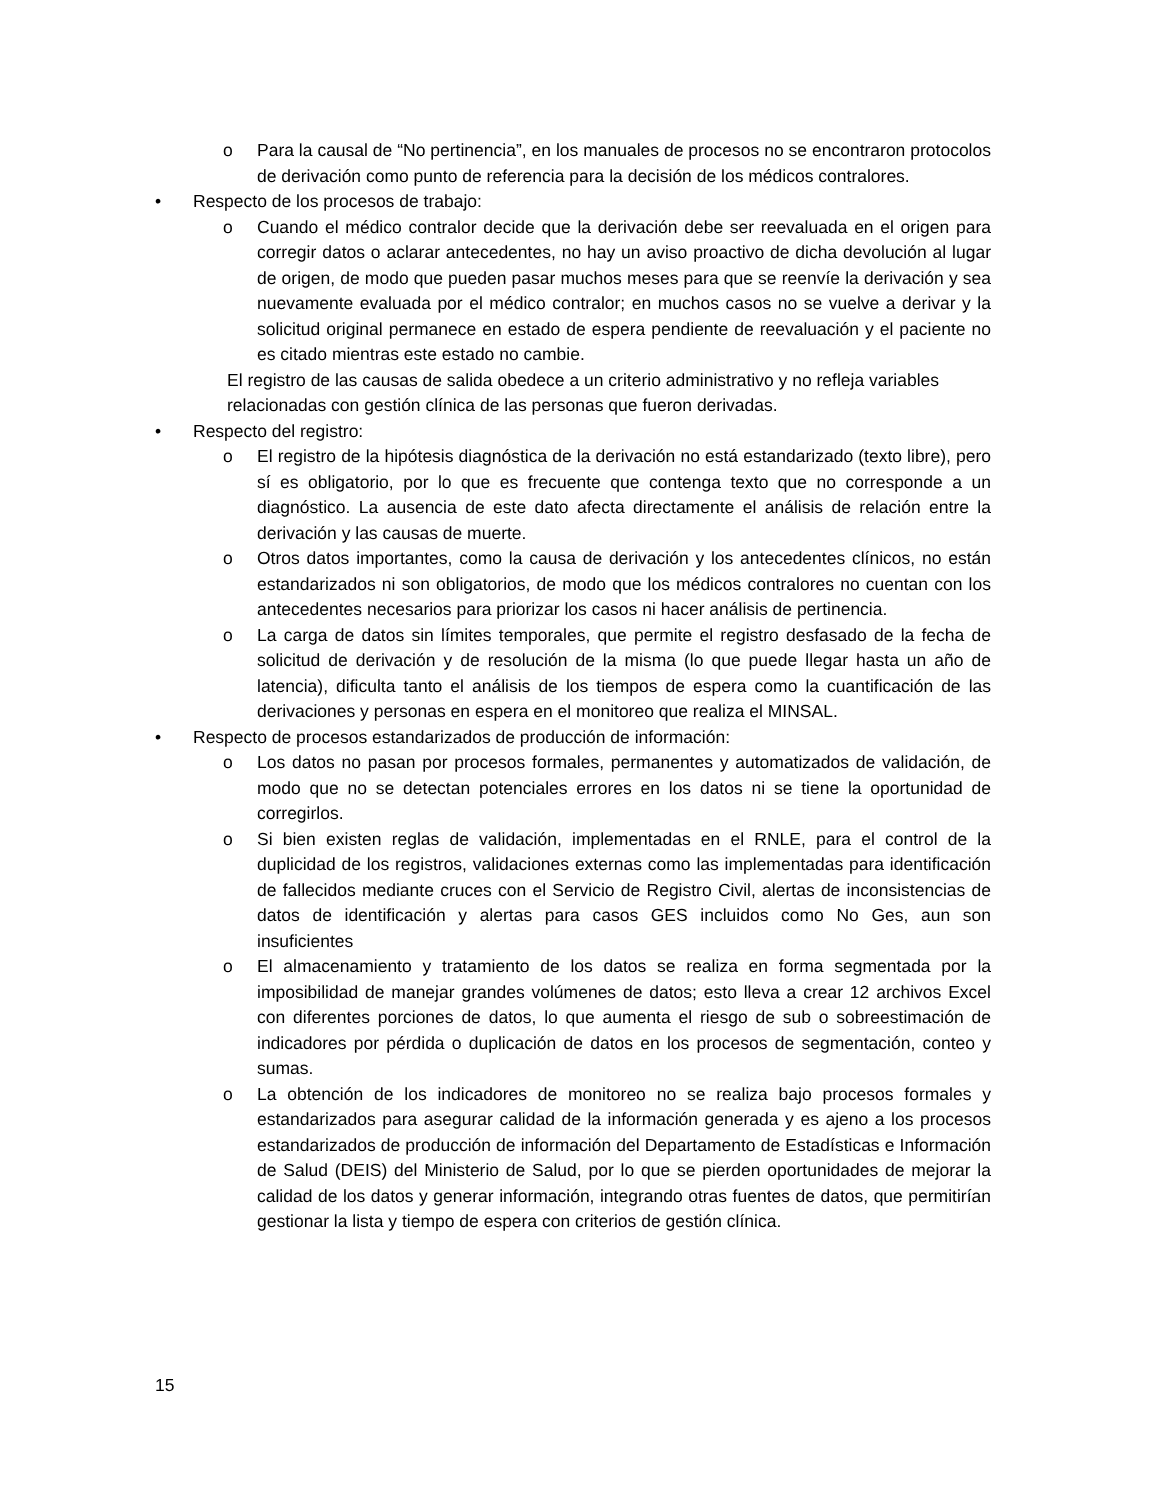o Para la causal de “No pertinencia”, en los manuales de procesos no se encontraron protocolos de derivación como punto de referencia para la decisión de los médicos contralores.
• Respecto de los procesos de trabajo:
o Cuando el médico contralor decide que la derivación debe ser reevaluada en el origen para corregir datos o aclarar antecedentes, no hay un aviso proactivo de dicha devolución al lugar de origen, de modo que pueden pasar muchos meses para que se reenvíe la derivación y sea nuevamente evaluada por el médico contralor; en muchos casos no se vuelve a derivar y la solicitud original permanece en estado de espera pendiente de reevaluación y el paciente no es citado mientras este estado no cambie.
El registro de las causas de salida obedece a un criterio administrativo y no refleja variables relacionadas con gestión clínica de las personas que fueron derivadas.
• Respecto del registro:
o El registro de la hipótesis diagnóstica de la derivación no está estandarizado (texto libre), pero sí es obligatorio, por lo que es frecuente que contenga texto que no corresponde a un diagnóstico. La ausencia de este dato afecta directamente el análisis de relación entre la derivación y las causas de muerte.
o Otros datos importantes, como la causa de derivación y los antecedentes clínicos, no están estandarizados ni son obligatorios, de modo que los médicos contralores no cuentan con los antecedentes necesarios para priorizar los casos ni hacer análisis de pertinencia.
o La carga de datos sin límites temporales, que permite el registro desfasado de la fecha de solicitud de derivación y de resolución de la misma (lo que puede llegar hasta un año de latencia), dificulta tanto el análisis de los tiempos de espera como la cuantificación de las derivaciones y personas en espera en el monitoreo que realiza el MINSAL.
• Respecto de procesos estandarizados de producción de información:
o Los datos no pasan por procesos formales, permanentes y automatizados de validación, de modo que no se detectan potenciales errores en los datos ni se tiene la oportunidad de corregirlos.
o Si bien existen reglas de validación, implementadas en el RNLE, para el control de la duplicidad de los registros, validaciones externas como las implementadas para identificación de fallecidos mediante cruces con el Servicio de Registro Civil, alertas de inconsistencias de datos de identificación y alertas para casos GES incluidos como No Ges, aun son insuficientes
o El almacenamiento y tratamiento de los datos se realiza en forma segmentada por la imposibilidad de manejar grandes volúmenes de datos; esto lleva a crear 12 archivos Excel con diferentes porciones de datos, lo que aumenta el riesgo de sub o sobreestimación de indicadores por pérdida o duplicación de datos en los procesos de segmentación, conteo y sumas.
o La obtención de los indicadores de monitoreo no se realiza bajo procesos formales y estandarizados para asegurar calidad de la información generada y es ajeno a los procesos estandarizados de producción de información del Departamento de Estadísticas e Información de Salud (DEIS) del Ministerio de Salud, por lo que se pierden oportunidades de mejorar la calidad de los datos y generar información, integrando otras fuentes de datos, que permitirían gestionar la lista y tiempo de espera con criterios de gestión clínica.
15